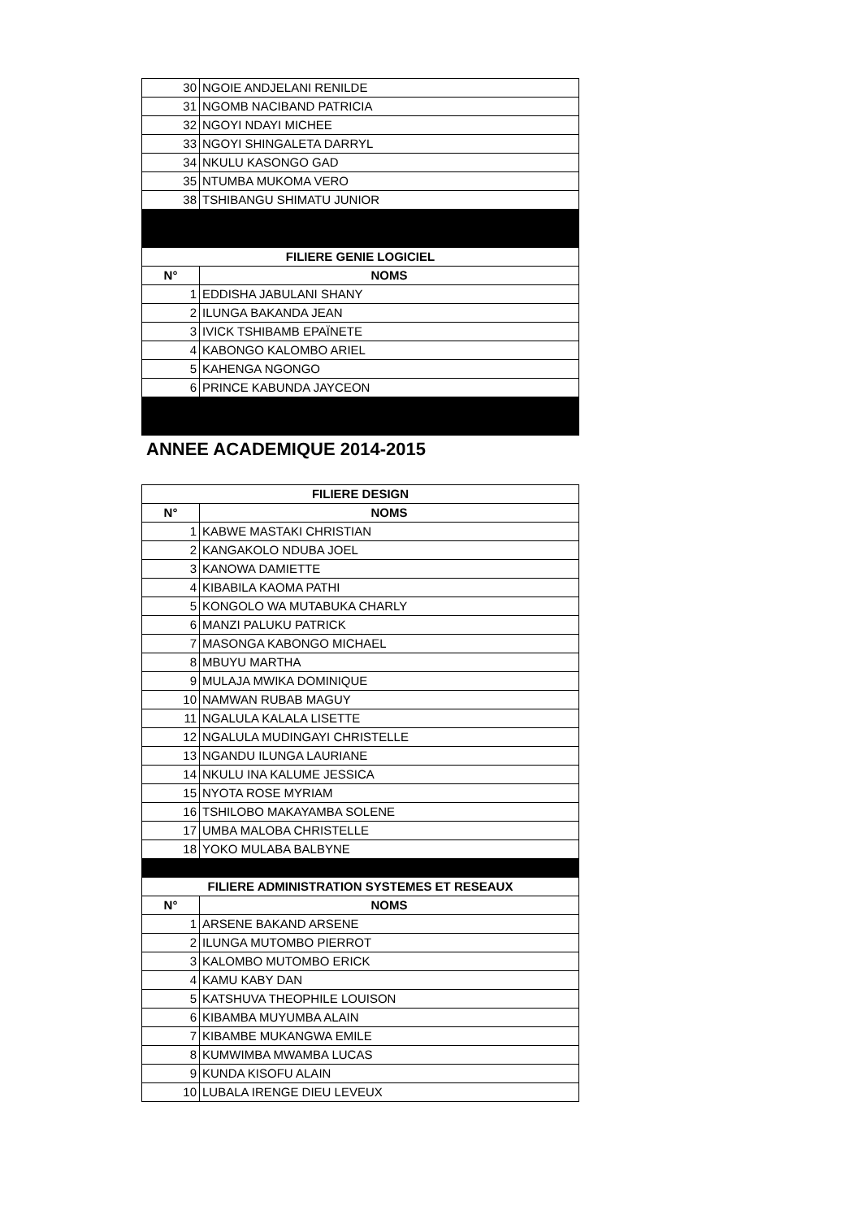| 30 | NGOIE ANDJELANI RENILDE |
| 31 | NGOMB NACIBAND PATRICIA |
| 32 | NGOYI NDAYI MICHEE |
| 33 | NGOYI SHINGALETA DARRYL |
| 34 | NKULU KASONGO GAD |
| 35 | NTUMBA MUKOMA VERO |
| 38 | TSHIBANGU SHIMATU JUNIOR |
| FILIERE GENIE LOGICIEL | |
| N° | NOMS |
| 1 | EDDISHA JABULANI SHANY |
| 2 | ILUNGA BAKANDA JEAN |
| 3 | IVICK TSHIBAMB EPAÏNETE |
| 4 | KABONGO KALOMBO ARIEL |
| 5 | KAHENGA NGONGO |
| 6 | PRINCE KABUNDA JAYCEON |
ANNEE ACADEMIQUE 2014-2015
| FILIERE DESIGN | |
| --- | --- |
| N° | NOMS |
| 1 | KABWE MASTAKI CHRISTIAN |
| 2 | KANGAKOLO NDUBA JOEL |
| 3 | KANOWA DAMIETTE |
| 4 | KIBABILA KAOMA PATHI |
| 5 | KONGOLO WA MUTABUKA CHARLY |
| 6 | MANZI PALUKU PATRICK |
| 7 | MASONGA KABONGO MICHAEL |
| 8 | MBUYU MARTHA |
| 9 | MULAJA MWIKA DOMINIQUE |
| 10 | NAMWAN RUBAB MAGUY |
| 11 | NGALULA KALALA LISETTE |
| 12 | NGALULA MUDINGAYI CHRISTELLE |
| 13 | NGANDU ILUNGA LAURIANE |
| 14 | NKULU INA KALUME JESSICA |
| 15 | NYOTA ROSE MYRIAM |
| 16 | TSHILOBO MAKAYAMBA SOLENE |
| 17 | UMBA MALOBA CHRISTELLE |
| 18 | YOKO MULABA BALBYNE |
| FILIERE ADMINISTRATION SYSTEMES ET RESEAUX | |
| N° | NOMS |
| 1 | ARSENE BAKAND ARSENE |
| 2 | ILUNGA MUTOMBO PIERROT |
| 3 | KALOMBO MUTOMBO ERICK |
| 4 | KAMU KABY DAN |
| 5 | KATSHUVA THEOPHILE LOUISON |
| 6 | KIBAMBA MUYUMBA ALAIN |
| 7 | KIBAMBE MUKANGWA EMILE |
| 8 | KUMWIMBA MWAMBA LUCAS |
| 9 | KUNDA KISOFU ALAIN |
| 10 | LUBALA IRENGE DIEU LEVEUX |